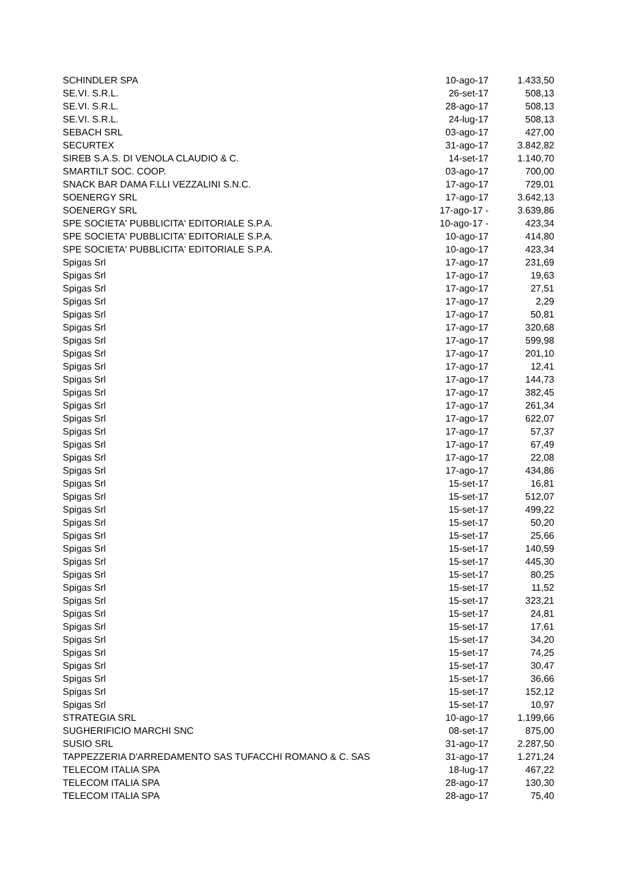| SCHINDLER SPA | 10-ago-17 | 1.433,50 |
| SE.VI. S.R.L. | 26-set-17 | 508,13 |
| SE.VI. S.R.L. | 28-ago-17 | 508,13 |
| SE.VI. S.R.L. | 24-lug-17 | 508,13 |
| SEBACH SRL | 03-ago-17 | 427,00 |
| SECURTEX | 31-ago-17 | 3.842,82 |
| SIREB S.A.S. DI VENOLA CLAUDIO & C. | 14-set-17 | 1.140,70 |
| SMARTILT SOC. COOP. | 03-ago-17 | 700,00 |
| SNACK BAR DAMA F.LLI VEZZALINI S.N.C. | 17-ago-17 | 729,01 |
| SOENERGY SRL | 17-ago-17 | 3.642,13 |
| SOENERGY SRL | 17-ago-17 - | 3.639,86 |
| SPE SOCIETA' PUBBLICITA' EDITORIALE S.P.A. | 10-ago-17 - | 423,34 |
| SPE SOCIETA' PUBBLICITA' EDITORIALE S.P.A. | 10-ago-17 | 414,80 |
| SPE SOCIETA' PUBBLICITA' EDITORIALE S.P.A. | 10-ago-17 | 423,34 |
| Spigas Srl | 17-ago-17 | 231,69 |
| Spigas Srl | 17-ago-17 | 19,63 |
| Spigas Srl | 17-ago-17 | 27,51 |
| Spigas Srl | 17-ago-17 | 2,29 |
| Spigas Srl | 17-ago-17 | 50,81 |
| Spigas Srl | 17-ago-17 | 320,68 |
| Spigas Srl | 17-ago-17 | 599,98 |
| Spigas Srl | 17-ago-17 | 201,10 |
| Spigas Srl | 17-ago-17 | 12,41 |
| Spigas Srl | 17-ago-17 | 144,73 |
| Spigas Srl | 17-ago-17 | 382,45 |
| Spigas Srl | 17-ago-17 | 261,34 |
| Spigas Srl | 17-ago-17 | 622,07 |
| Spigas Srl | 17-ago-17 | 57,37 |
| Spigas Srl | 17-ago-17 | 67,49 |
| Spigas Srl | 17-ago-17 | 22,08 |
| Spigas Srl | 17-ago-17 | 434,86 |
| Spigas Srl | 15-set-17 | 16,81 |
| Spigas Srl | 15-set-17 | 512,07 |
| Spigas Srl | 15-set-17 | 499,22 |
| Spigas Srl | 15-set-17 | 50,20 |
| Spigas Srl | 15-set-17 | 25,66 |
| Spigas Srl | 15-set-17 | 140,59 |
| Spigas Srl | 15-set-17 | 445,30 |
| Spigas Srl | 15-set-17 | 80,25 |
| Spigas Srl | 15-set-17 | 11,52 |
| Spigas Srl | 15-set-17 | 323,21 |
| Spigas Srl | 15-set-17 | 24,81 |
| Spigas Srl | 15-set-17 | 17,61 |
| Spigas Srl | 15-set-17 | 34,20 |
| Spigas Srl | 15-set-17 | 74,25 |
| Spigas Srl | 15-set-17 | 30,47 |
| Spigas Srl | 15-set-17 | 36,66 |
| Spigas Srl | 15-set-17 | 152,12 |
| Spigas Srl | 15-set-17 | 10,97 |
| STRATEGIA SRL | 10-ago-17 | 1.199,66 |
| SUGHERIFICIO MARCHI SNC | 08-set-17 | 875,00 |
| SUSIO SRL | 31-ago-17 | 2.287,50 |
| TAPPEZZERIA D'ARREDAMENTO SAS TUFACCHI ROMANO & C. SAS | 31-ago-17 | 1.271,24 |
| TELECOM ITALIA SPA | 18-lug-17 | 467,22 |
| TELECOM ITALIA SPA | 28-ago-17 | 130,30 |
| TELECOM ITALIA SPA | 28-ago-17 | 75,40 |